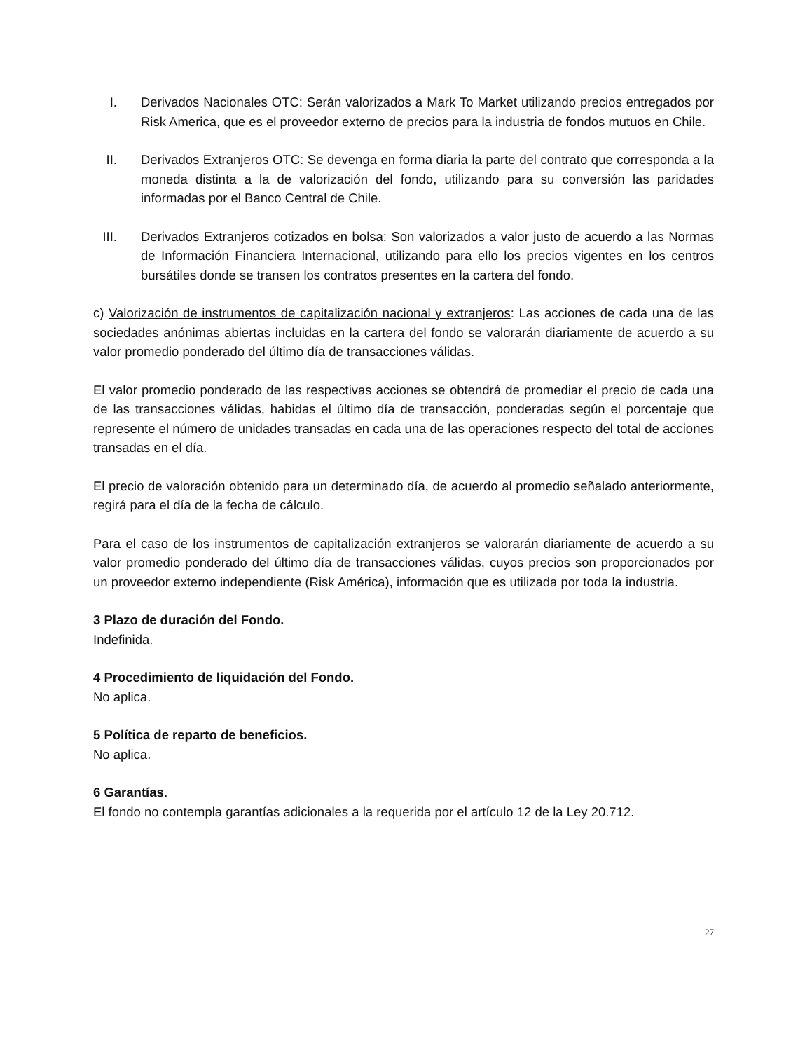I. Derivados Nacionales OTC: Serán valorizados a Mark To Market utilizando precios entregados por Risk America, que es el proveedor externo de precios para la industria de fondos mutuos en Chile.
II. Derivados Extranjeros OTC: Se devenga en forma diaria la parte del contrato que corresponda a la moneda distinta a la de valorización del fondo, utilizando para su conversión las paridades informadas por el Banco Central de Chile.
III. Derivados Extranjeros cotizados en bolsa: Son valorizados a valor justo de acuerdo a las Normas de Información Financiera Internacional, utilizando para ello los precios vigentes en los centros bursátiles donde se transen los contratos presentes en la cartera del fondo.
c) Valorización de instrumentos de capitalización nacional y extranjeros: Las acciones de cada una de las sociedades anónimas abiertas incluidas en la cartera del fondo se valorarán diariamente de acuerdo a su valor promedio ponderado del último día de transacciones válidas.
El valor promedio ponderado de las respectivas acciones se obtendrá de promediar el precio de cada una de las transacciones válidas, habidas el último día de transacción, ponderadas según el porcentaje que represente el número de unidades transadas en cada una de las operaciones respecto del total de acciones transadas en el día.
El precio de valoración obtenido para un determinado día, de acuerdo al promedio señalado anteriormente, regirá para el día de la fecha de cálculo.
Para el caso de los instrumentos de capitalización extranjeros se valorarán diariamente de acuerdo a su valor promedio ponderado del último día de transacciones válidas, cuyos precios son proporcionados por un proveedor externo independiente (Risk América), información que es utilizada por toda la industria.
3 Plazo de duración del Fondo.
Indefinida.
4 Procedimiento de liquidación del Fondo.
No aplica.
5 Política de reparto de beneficios.
No aplica.
6 Garantías.
El fondo no contempla garantías adicionales a la requerida por el artículo 12 de la Ley 20.712.
27